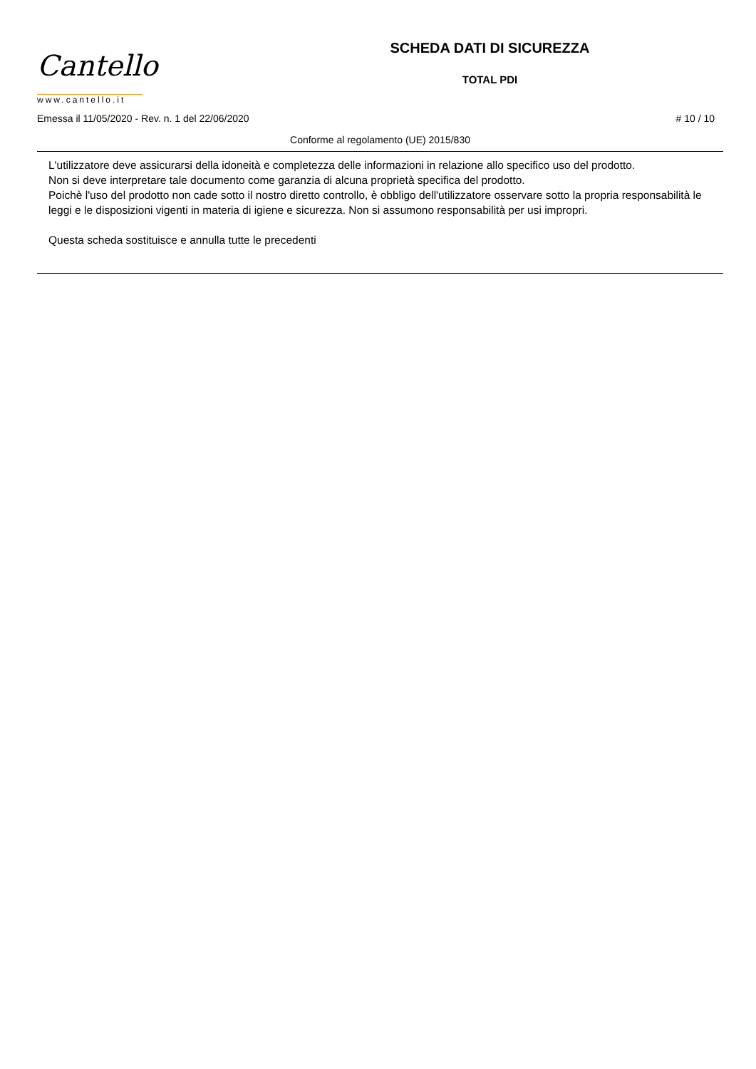Cantello
www.cantello.it
SCHEDA DATI DI SICUREZZA
TOTAL PDI
Emessa il 11/05/2020 - Rev. n. 1 del 22/06/2020 # 10 / 10
Conforme al regolamento (UE) 2015/830
L'utilizzatore deve assicurarsi della idoneità e completezza delle informazioni in relazione allo specifico uso del prodotto.
Non si deve interpretare tale documento come garanzia di alcuna proprietà specifica del prodotto.
Poichè l'uso del prodotto non cade sotto il nostro diretto controllo, è obbligo dell'utilizzatore osservare sotto la propria responsabilità le leggi e le disposizioni vigenti in materia di igiene e sicurezza. Non si assumono responsabilità per usi impropri.
Questa scheda sostituisce e annulla tutte le precedenti